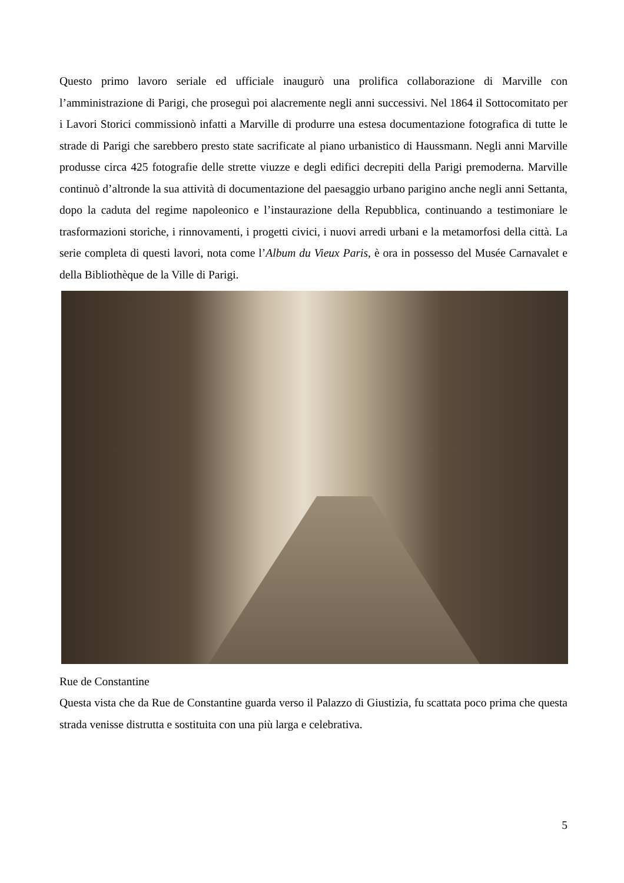Questo primo lavoro seriale ed ufficiale inaugurò una prolifica collaborazione di Marville con l’amministrazione di Parigi, che proseguì poi alacremente negli anni successivi. Nel 1864 il Sottocomitato per i Lavori Storici commissionò infatti a Marville di produrre una estesa documentazione fotografica di tutte le strade di Parigi che sarebbero presto state sacrificate al piano urbanistico di Haussmann. Negli anni Marville produsse circa 425 fotografie delle strette viuzze e degli edifici decrepiti della Parigi premoderna. Marville continuò d’altronde la sua attività di documentazione del paesaggio urbano parigino anche negli anni Settanta, dopo la caduta del regime napoleonico e l’instaurazione della Repubblica, continuando a testimoniare le trasformazioni storiche, i rinnovamenti, i progetti civici, i nuovi arredi urbani e la metamorfosi della città. La serie completa di questi lavori, nota come l’Album du Vieux Paris, è ora in possesso del Musée Carnavalet e della Bibliothèque de la Ville di Parigi.
Rue de Constantine
Questa vista che da Rue de Constantine guarda verso il Palazzo di Giustizia, fu scattata poco prima che questa strada venisse distrutta e sostituita con una più larga e celebrativa.
5